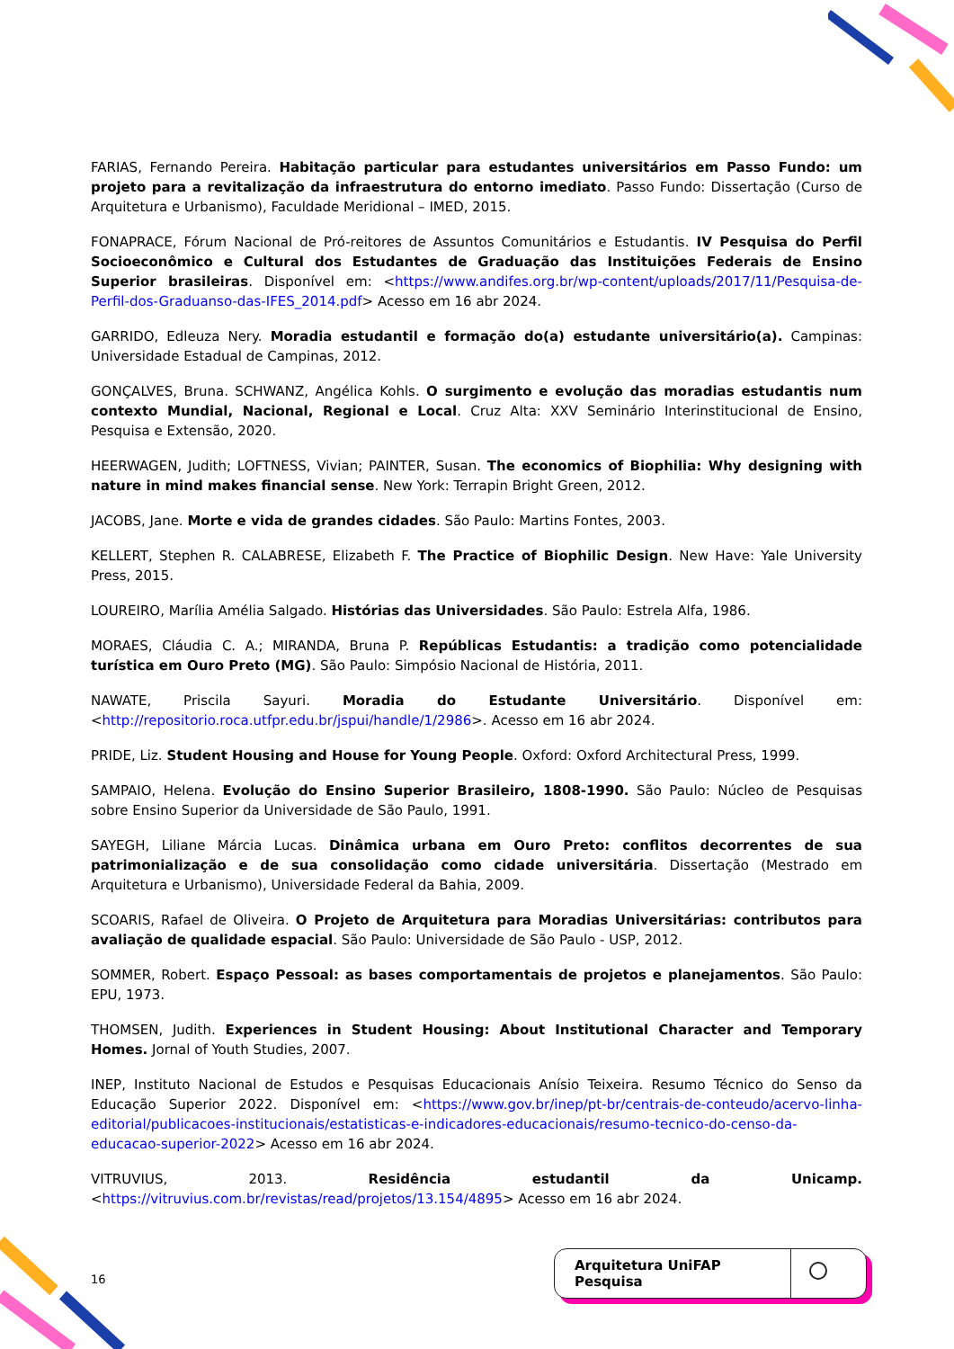FARIAS, Fernando Pereira. Habitação particular para estudantes universitários em Passo Fundo: um projeto para a revitalização da infraestrutura do entorno imediato. Passo Fundo: Dissertação (Curso de Arquitetura e Urbanismo), Faculdade Meridional – IMED, 2015.
FONAPRACE, Fórum Nacional de Pró-reitores de Assuntos Comunitários e Estudantis. IV Pesquisa do Perfil Socioeconômico e Cultural dos Estudantes de Graduação das Instituições Federais de Ensino Superior brasileiras. Disponível em: <https://www.andifes.org.br/wp-content/uploads/2017/11/Pesquisa-de-Perfil-dos-Graduanso-das-IFES_2014.pdf> Acesso em 16 abr 2024.
GARRIDO, Edleuza Nery. Moradia estudantil e formação do(a) estudante universitário(a). Campinas: Universidade Estadual de Campinas, 2012.
GONÇALVES, Bruna. SCHWANZ, Angélica Kohls. O surgimento e evolução das moradias estudantis num contexto Mundial, Nacional, Regional e Local. Cruz Alta: XXV Seminário Interinstitucional de Ensino, Pesquisa e Extensão, 2020.
HEERWAGEN, Judith; LOFTNESS, Vivian; PAINTER, Susan. The economics of Biophilia: Why designing with nature in mind makes financial sense. New York: Terrapin Bright Green, 2012.
JACOBS, Jane. Morte e vida de grandes cidades. São Paulo: Martins Fontes, 2003.
KELLERT, Stephen R. CALABRESE, Elizabeth F. The Practice of Biophilic Design. New Have: Yale University Press, 2015.
LOUREIRO, Marília Amélia Salgado. Histórias das Universidades. São Paulo: Estrela Alfa, 1986.
MORAES, Cláudia C. A.; MIRANDA, Bruna P. Repúblicas Estudantis: a tradição como potencialidade turística em Ouro Preto (MG). São Paulo: Simpósio Nacional de História, 2011.
NAWATE, Priscila Sayuri. Moradia do Estudante Universitário. Disponível em: <http://repositorio.roca.utfpr.edu.br/jspui/handle/1/2986>. Acesso em 16 abr 2024.
PRIDE, Liz. Student Housing and House for Young People. Oxford: Oxford Architectural Press, 1999.
SAMPAIO, Helena. Evolução do Ensino Superior Brasileiro, 1808-1990. São Paulo: Núcleo de Pesquisas sobre Ensino Superior da Universidade de São Paulo, 1991.
SAYEGH, Liliane Márcia Lucas. Dinâmica urbana em Ouro Preto: conflitos decorrentes de sua patrimonialização e de sua consolidação como cidade universitária. Dissertação (Mestrado em Arquitetura e Urbanismo), Universidade Federal da Bahia, 2009.
SCOARIS, Rafael de Oliveira. O Projeto de Arquitetura para Moradias Universitárias: contributos para avaliação de qualidade espacial. São Paulo: Universidade de São Paulo - USP, 2012.
SOMMER, Robert. Espaço Pessoal: as bases comportamentais de projetos e planejamentos. São Paulo: EPU, 1973.
THOMSEN, Judith. Experiences in Student Housing: About Institutional Character and Temporary Homes. Jornal of Youth Studies, 2007.
INEP, Instituto Nacional de Estudos e Pesquisas Educacionais Anísio Teixeira. Resumo Técnico do Senso da Educação Superior 2022. Disponível em: <https://www.gov.br/inep/pt-br/centrais-de-conteudo/acervo-linha-editorial/publicacoes-institucionais/estatisticas-e-indicadores-educacionais/resumo-tecnico-do-censo-da-educacao-superior-2022> Acesso em 16 abr 2024.
VITRUVIUS, 2013. Residência estudantil da Unicamp. <https://vitruvius.com.br/revistas/read/projetos/13.154/4895> Acesso em 16 abr 2024.
16
Arquitetura UniFAP Pesquisa